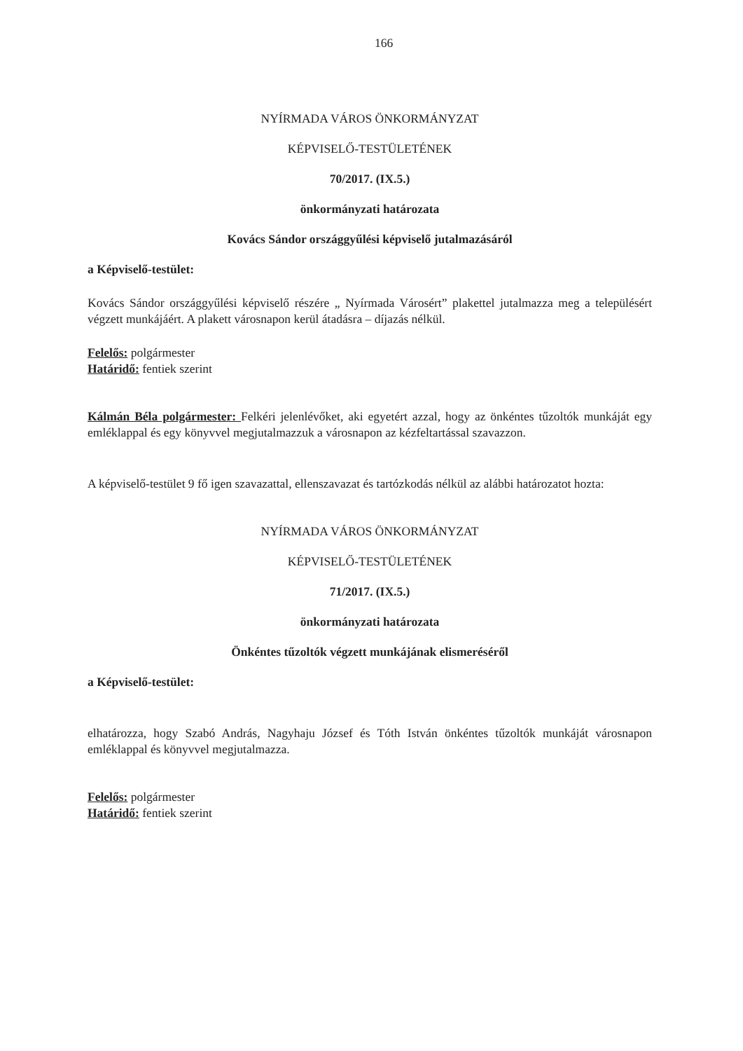166
NYÍRMADA VÁROS ÖNKORMÁNYZAT
KÉPVISELŐ-TESTÜLETÉNEK
70/2017. (IX.5.)
önkormányzati határozata
Kovács Sándor országgyűlési képviselő jutalmazásáról
a Képviselő-testület:
Kovács Sándor országgyűlési képviselő részére „ Nyírmada Városért” plakettel jutalmazza meg a településért végzett munkájáért. A plakett városnapon kerül átadásra – díjazás nélkül.
Felelős: polgármester
Határidő: fentiek szerint
Kálmán Béla polgármester: Felkéri jelenlévőket, aki egyetért azzal, hogy az önkéntes tűzoltók munkáját egy emléklappal és egy könyvvel megjutalmazzuk a városnapon az kézfeltartással szavazzon.
A képviselő-testület 9 fő igen szavazattal, ellenszavazat és tartózkodás nélkül az alábbi határozatot hozta:
NYÍRMADA VÁROS ÖNKORMÁNYZAT
KÉPVISELŐ-TESTÜLETÉNEK
71/2017. (IX.5.)
önkormányzati határozata
Önkéntes tűzoltók végzett munkájának elismeréséről
a Képviselő-testület:
elhatározza, hogy Szabó András, Nagyhaju József és Tóth István önkéntes tűzoltók munkáját városnapon emléklappal és könyvvel megjutalmazza.
Felelős: polgármester
Határidő: fentiek szerint